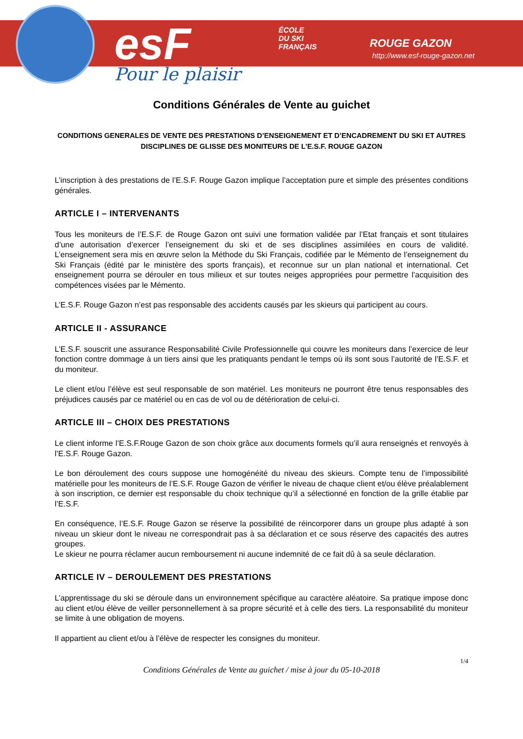esF
ÉCOLE
DU SKI
FRANÇAIS
ROUGE GAZON
http://www.esf-rouge-gazon.net
Pour le plaisir
Conditions Générales de Vente au guichet
CONDITIONS GENERALES DE VENTE DES PRESTATIONS D’ENSEIGNEMENT ET D’ENCADREMENT DU SKI ET AUTRES DISCIPLINES DE GLISSE DES MONITEURS DE L’E.S.F. ROUGE GAZON
L’inscription à des prestations de l’E.S.F. Rouge Gazon implique l’acceptation pure et simple des présentes conditions générales.
ARTICLE I – INTERVENANTS
Tous les moniteurs de l’E.S.F. de Rouge Gazon ont suivi une formation validée par l’Etat français et sont titulaires d’une autorisation d’exercer l’enseignement du ski et de ses disciplines assimilées en cours de validité. L’enseignement sera mis en œuvre selon la Méthode du Ski Français, codifiée par le Mémento de l’enseignement du Ski Français (édité par le ministère des sports français), et reconnue sur un plan national et international. Cet enseignement pourra se dérouler en tous milieux et sur toutes neiges appropriées pour permettre l’acquisition des compétences visées par le Mémento.
L’E.S.F. Rouge Gazon n’est pas responsable des accidents causés par les skieurs qui participent au cours.
ARTICLE II - ASSURANCE
L’E.S.F. souscrit une assurance Responsabilité Civile Professionnelle qui couvre les moniteurs dans l’exercice de leur fonction contre dommage à un tiers ainsi que les pratiquants pendant le temps où ils sont sous l’autorité de l’E.S.F. et du moniteur.
Le client et/ou l’élève est seul responsable de son matériel. Les moniteurs ne pourront être tenus responsables des préjudices causés par ce matériel ou en cas de vol ou de détérioration de celui-ci.
ARTICLE III – CHOIX DES PRESTATIONS
Le client informe l’E.S.F.Rouge Gazon de son choix grâce aux documents formels qu’il aura renseignés et renvoyés à l’E.S.F. Rouge Gazon.
Le bon déroulement des cours suppose une homogénéité du niveau des skieurs. Compte tenu de l’impossibilité matérielle pour les moniteurs de l’E.S.F. Rouge Gazon de vérifier le niveau de chaque client et/ou élève préalablement à son inscription, ce dernier est responsable du choix technique qu’il a sélectionné en fonction de la grille établie par l’E.S.F.
En conséquence, l’E.S.F. Rouge Gazon se réserve la possibilité de réincorporer dans un groupe plus adapté à son niveau un skieur dont le niveau ne correspondrait pas à sa déclaration et ce sous réserve des capacités des autres groupes.
Le skieur ne pourra réclamer aucun remboursement ni aucune indemnité de ce fait dû à sa seule déclaration.
ARTICLE IV – DEROULEMENT DES PRESTATIONS
L’apprentissage du ski se déroule dans un environnement spécifique au caractère aléatoire. Sa pratique impose donc au client et/ou élève de veiller personnellement à sa propre sécurité et à celle des tiers. La responsabilité du moniteur se limite à une obligation de moyens.
Il appartient au client et/ou à l’élève de respecter les consignes du moniteur.
1/4
Conditions Générales de Vente au guichet / mise à jour du 05-10-2018